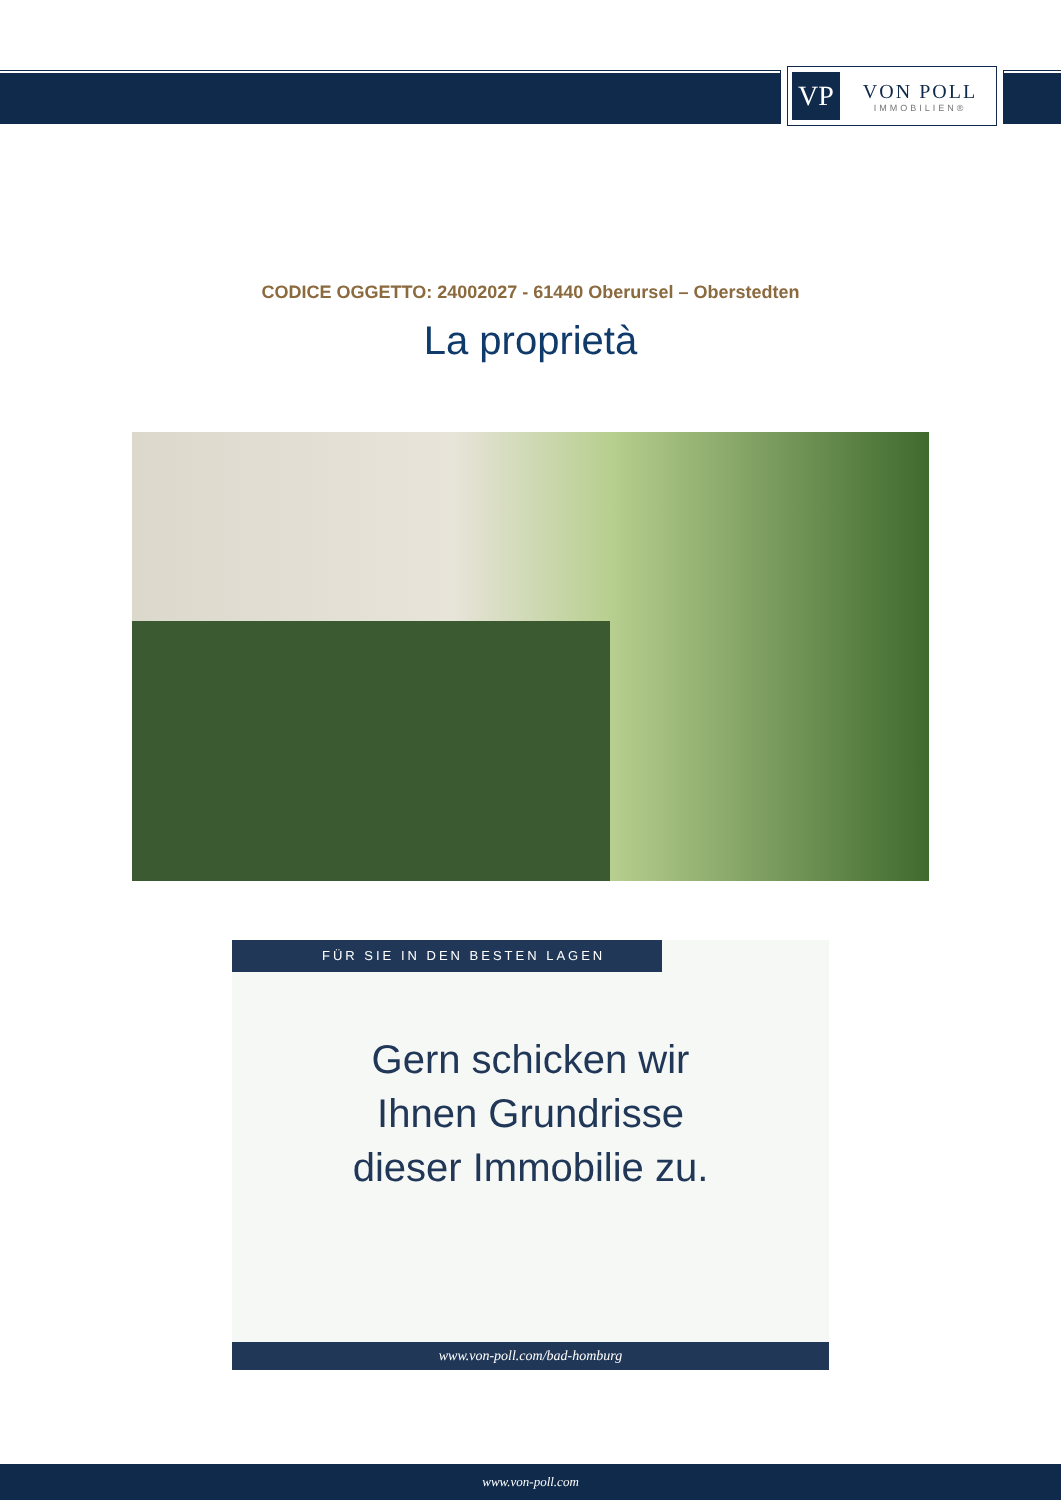VP
VON POLL
IMMOBILIEN®
CODICE OGGETTO: 24002027 - 61440 Oberursel – Oberstedten
La proprietà
FÜR SIE IN DEN BESTEN LAGEN
Gern schicken wir
Ihnen Grundrisse
dieser Immobilie zu.
www.von-poll.com/bad-homburg
www.von-poll.com